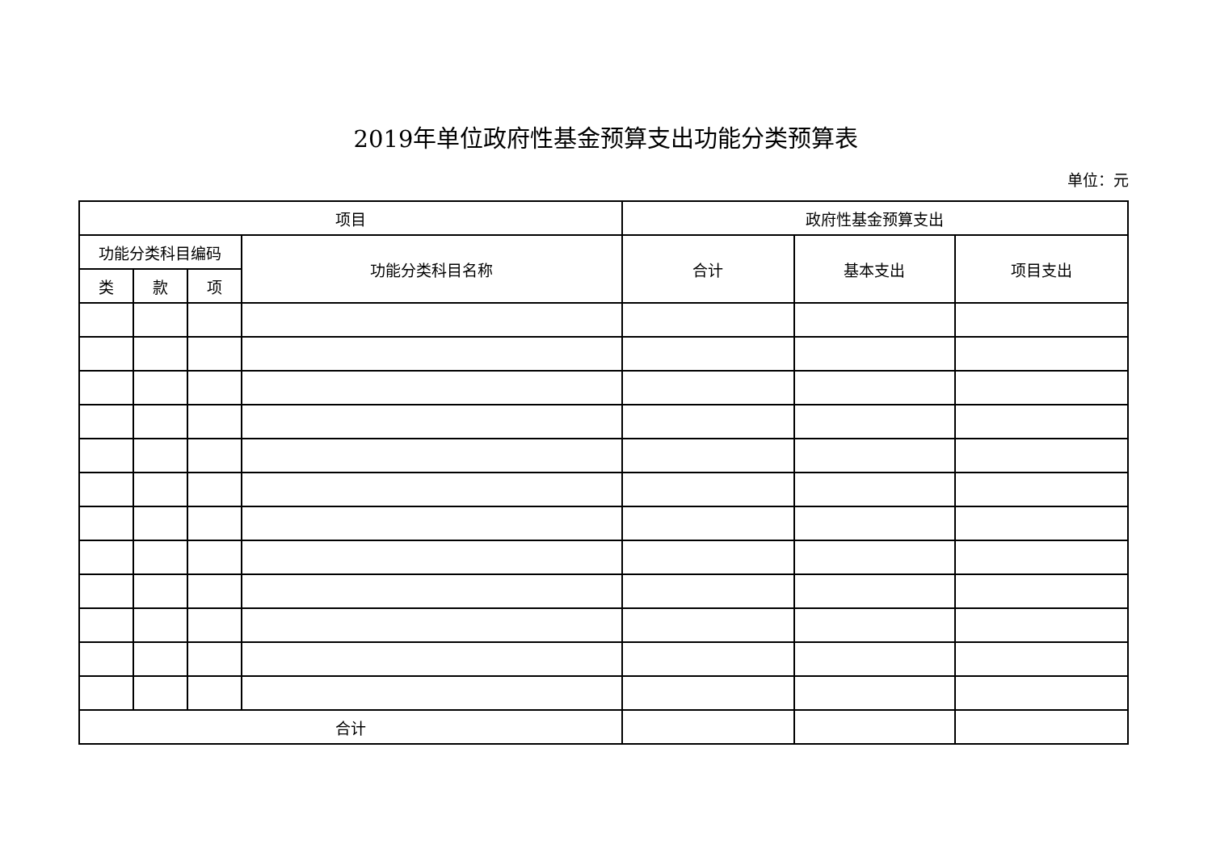2019年单位政府性基金预算支出功能分类预算表
单位：元
| 项目 | | | | 政府性基金预算支出 | | |
| --- | --- | --- | --- | --- | --- | --- |
| 功能分类科目编码 | | | 功能分类科目名称 | 合计 | 基本支出 | 项目支出 |
| 类 | 款 | 项 | | | | |
| 合计 | | | | | | |